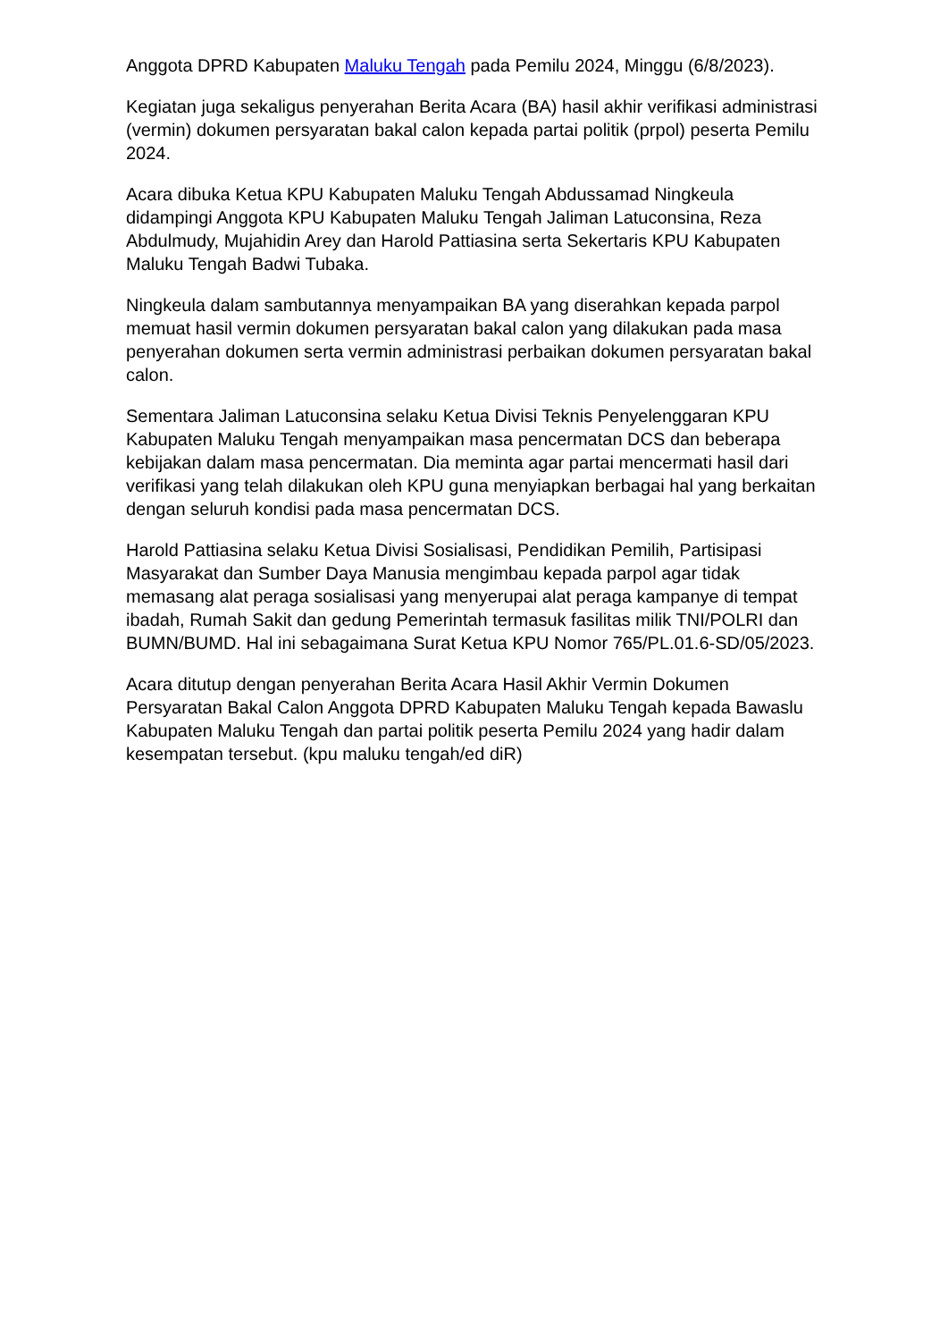Anggota DPRD Kabupaten Maluku Tengah pada Pemilu 2024, Minggu (6/8/2023).
Kegiatan juga sekaligus penyerahan Berita Acara (BA) hasil akhir verifikasi administrasi (vermin) dokumen persyaratan bakal calon kepada partai politik (prpol) peserta Pemilu 2024.
Acara dibuka Ketua KPU Kabupaten Maluku Tengah Abdussamad Ningkeula didampingi Anggota KPU Kabupaten Maluku Tengah Jaliman Latuconsina, Reza Abdulmudy, Mujahidin Arey dan Harold Pattiasina serta Sekertaris KPU Kabupaten Maluku Tengah Badwi Tubaka.
Ningkeula dalam sambutannya menyampaikan BA yang diserahkan kepada parpol memuat hasil vermin dokumen persyaratan bakal calon yang dilakukan pada masa penyerahan dokumen serta vermin administrasi perbaikan dokumen persyaratan bakal calon.
Sementara Jaliman Latuconsina selaku Ketua Divisi Teknis Penyelenggaran KPU Kabupaten Maluku Tengah menyampaikan masa pencermatan DCS dan beberapa kebijakan dalam masa pencermatan. Dia meminta agar partai mencermati hasil dari verifikasi yang telah dilakukan oleh KPU guna menyiapkan berbagai hal yang berkaitan dengan seluruh kondisi pada masa pencermatan DCS.
Harold Pattiasina selaku Ketua Divisi Sosialisasi, Pendidikan Pemilih, Partisipasi Masyarakat dan Sumber Daya Manusia mengimbau kepada parpol agar tidak memasang alat peraga sosialisasi yang menyerupai alat peraga kampanye di tempat ibadah, Rumah Sakit dan gedung Pemerintah termasuk fasilitas milik TNI/POLRI dan BUMN/BUMD. Hal ini sebagaimana Surat Ketua KPU Nomor 765/PL.01.6-SD/05/2023.
Acara ditutup dengan penyerahan Berita Acara Hasil Akhir Vermin Dokumen Persyaratan Bakal Calon Anggota DPRD Kabupaten Maluku Tengah kepada Bawaslu Kabupaten Maluku Tengah dan partai politik peserta Pemilu 2024 yang hadir dalam kesempatan tersebut. (kpu maluku tengah/ed diR)